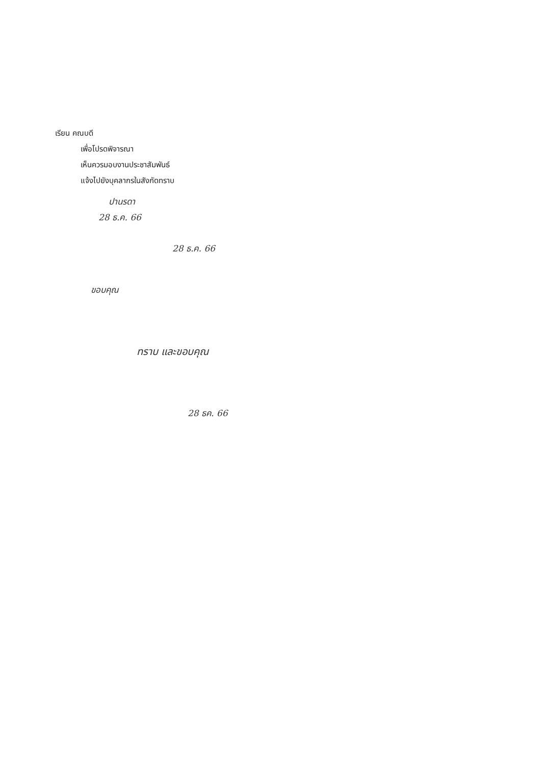เรียน คณบดี
เพื่อโปรดพิจารณา
เห็นควรมอบงานประชาสัมพันธ์
แจ้งไปยังบุคลากรในสังกัดทราบ
ปานรดา
28 ธ.ค. 66
28 ธ.ค. 66
ขอบคุณ
ทราบ และขอบคุณ
28 ธค. 66